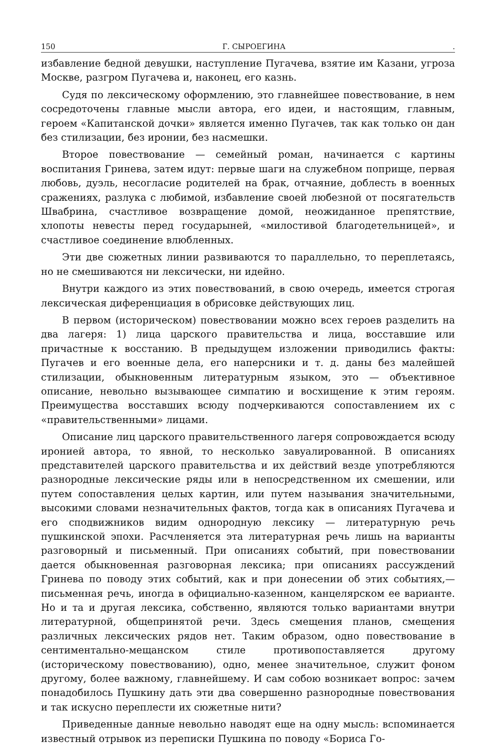150 Г. СЫРОЕГИНА.
избавление бедной девушки, наступление Пугачева, взятие им Казани, угроза Москве, разгром Пугачева и, наконец, его казнь.
Судя по лексическому оформлению, это главнейшее повествование, в нем сосредоточены главные мысли автора, его идеи, и настоящим, главным, героем «Капитанской дочки» является именно Пугачев, так как только он дан без стилизации, без иронии, без насмешки.
Второе повествование — семейный роман, начинается с картины воспитания Гринева, затем идут: первые шаги на служебном поприще, первая любовь, дуэль, несогласие родителей на брак, отчаяние, доблесть в военных сражениях, разлука с любимой, избавление своей любезной от посягательств Швабрина, счастливое возвращение домой, неожиданное препятствие, хлопоты невесты перед государыней, «милостивой благодетельницей», и счастливое соединение влюбленных.
Эти две сюжетных линии развиваются то параллельно, то переплетаясь, но не смешиваются ни лексически, ни идейно.
Внутри каждого из этих повествований, в свою очередь, имеется строгая лексическая диференциация в обрисовке действующих лиц.
В первом (историческом) повествовании можно всех героев разделить на два лагеря: 1) лица царского правительства и лица, восставшие или причастные к восстанию. В предыдущем изложении приводились факты: Пугачев и его военные дела, его наперсники и т. д. даны без малейшей стилизации, обыкновенным литературным языком, это — объективное описание, невольно вызывающее симпатию и восхищение к этим героям. Преимущества восставших всюду подчеркиваются сопоставлением их с «правительственными» лицами.
Описание лиц царского правительственного лагеря сопровождается всюду иронией автора, то явной, то несколько завуалированной. В описаниях представителей царского правительства и их действий везде употребляются разнородные лексические ряды или в непосредственном их смешении, или путем сопоставления целых картин, или путем называния значительными, высокими словами незначительных фактов, тогда как в описаниях Пугачева и его сподвижников видим однородную лексику — литературную речь пушкинской эпохи. Расчленяется эта литературная речь лишь на варианты разговорный и письменный. При описаниях событий, при повествовании дается обыкновенная разговорная лексика; при описаниях рассуждений Гринева по поводу этих событий, как и при донесении об этих событиях,— письменная речь, иногда в официально-казенном, канцелярском ее варианте. Но и та и другая лексика, собственно, являются только вариантами внутри литературной, общепринятой речи. Здесь смещения планов, смещения различных лексических рядов нет. Таким образом, одно повествование в сентиментально-мещанском стиле противопоставляется другому (историческому повествованию), одно, менее значительное, служит фоном другому, более важному, главнейшему. И сам собою возникает вопрос: зачем понадобилось Пушкину дать эти два совершенно разнородные повествования и так искусно переплести их сюжетные нити?
Приведенные данные невольно наводят еще на одну мысль: вспоминается известный отрывок из переписки Пушкина по поводу «Бориса Го-